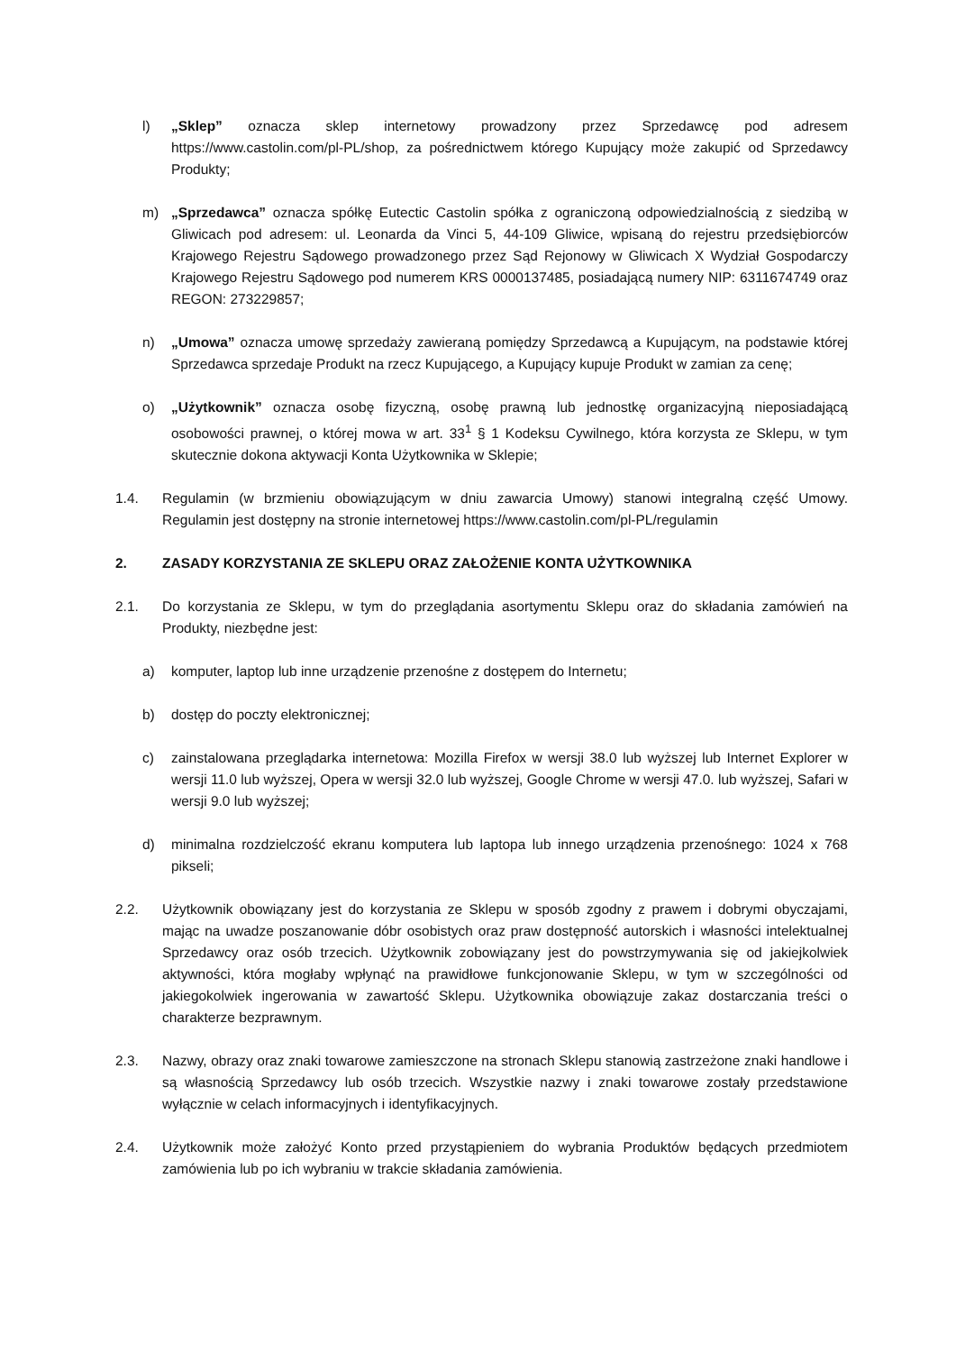l) „Sklep” oznacza sklep internetowy prowadzony przez Sprzedawcę pod adresem https://www.castolin.com/pl-PL/shop, za pośrednictwem którego Kupujący może zakupić od Sprzedawcy Produkty;
m) „Sprzedawca” oznacza spółkę Eutectic Castolin spółka z ograniczoną odpowiedzialnością z siedzibą w Gliwicach pod adresem: ul. Leonarda da Vinci 5, 44-109 Gliwice, wpisaną do rejestru przedsiębiorców Krajowego Rejestru Sądowego prowadzonego przez Sąd Rejonowy w Gliwicach X Wydział Gospodarczy Krajowego Rejestru Sądowego pod numerem KRS 0000137485, posiadającą numery NIP: 6311674749 oraz REGON: 273229857;
n) „Umowa” oznacza umowę sprzedaży zawieraną pomiędzy Sprzedawcą a Kupującym, na podstawie której Sprzedawca sprzedaje Produkt na rzecz Kupującego, a Kupujący kupuje Produkt w zamian za cenę;
o) „Użytkownik” oznacza osobę fizyczną, osobę prawną lub jednostkę organizacyjną nieposiadającą osobowości prawnej, o której mowa w art. 33<sup>1</sup> § 1 Kodeksu Cywilnego, która korzysta ze Sklepu, w tym skutecznie dokona aktywacji Konta Użytkownika w Sklepie;
1.4. Regulamin (w brzmieniu obowiązującym w dniu zawarcia Umowy) stanowi integralną część Umowy. Regulamin jest dostępny na stronie internetowej https://www.castolin.com/pl-PL/regulamin
2. ZASADY KORZYSTANIA ZE SKLEPU ORAZ ZAŁOŻENIE KONTA UŻYTKOWNIKA
2.1. Do korzystania ze Sklepu, w tym do przeglądania asortymentu Sklepu oraz do składania zamówień na Produkty, niezbędne jest:
a) komputer, laptop lub inne urządzenie przenośne z dostępem do Internetu;
b) dostęp do poczty elektronicznej;
c) zainstalowana przeglądarka internetowa: Mozilla Firefox w wersji 38.0 lub wyższej lub Internet Explorer w wersji 11.0 lub wyższej, Opera w wersji 32.0 lub wyższej, Google Chrome w wersji 47.0. lub wyższej, Safari w wersji 9.0 lub wyższej;
d) minimalna rozdzielczość ekranu komputera lub laptopa lub innego urządzenia przenośnego: 1024 x 768 pikseli;
2.2. Użytkownik obowiązany jest do korzystania ze Sklepu w sposób zgodny z prawem i dobrymi obyczajami, mając na uwadze poszanowanie dóbr osobistych oraz praw dostępność autorskich i własności intelektualnej Sprzedawcy oraz osób trzecich. Użytkownik zobowiązany jest do powstrzymywania się od jakiejkolwiek aktywności, która mogłaby wpłynąć na prawidłowe funkcjonowanie Sklepu, w tym w szczególności od jakiegokolwiek ingerowania w zawartość Sklepu. Użytkownika obowiązuje zakaz dostarczania treści o charakterze bezprawnym.
2.3. Nazwy, obrazy oraz znaki towarowe zamieszczone na stronach Sklepu stanowią zastrzeżone znaki handlowe i są własnością Sprzedawcy lub osób trzecich. Wszystkie nazwy i znaki towarowe zostały przedstawione wyłącznie w celach informacyjnych i identyfikacyjnych.
2.4. Użytkownik może założyć Konto przed przystąpieniem do wybrania Produktów będących przedmiotem zamówienia lub po ich wybraniu w trakcie składania zamówienia.